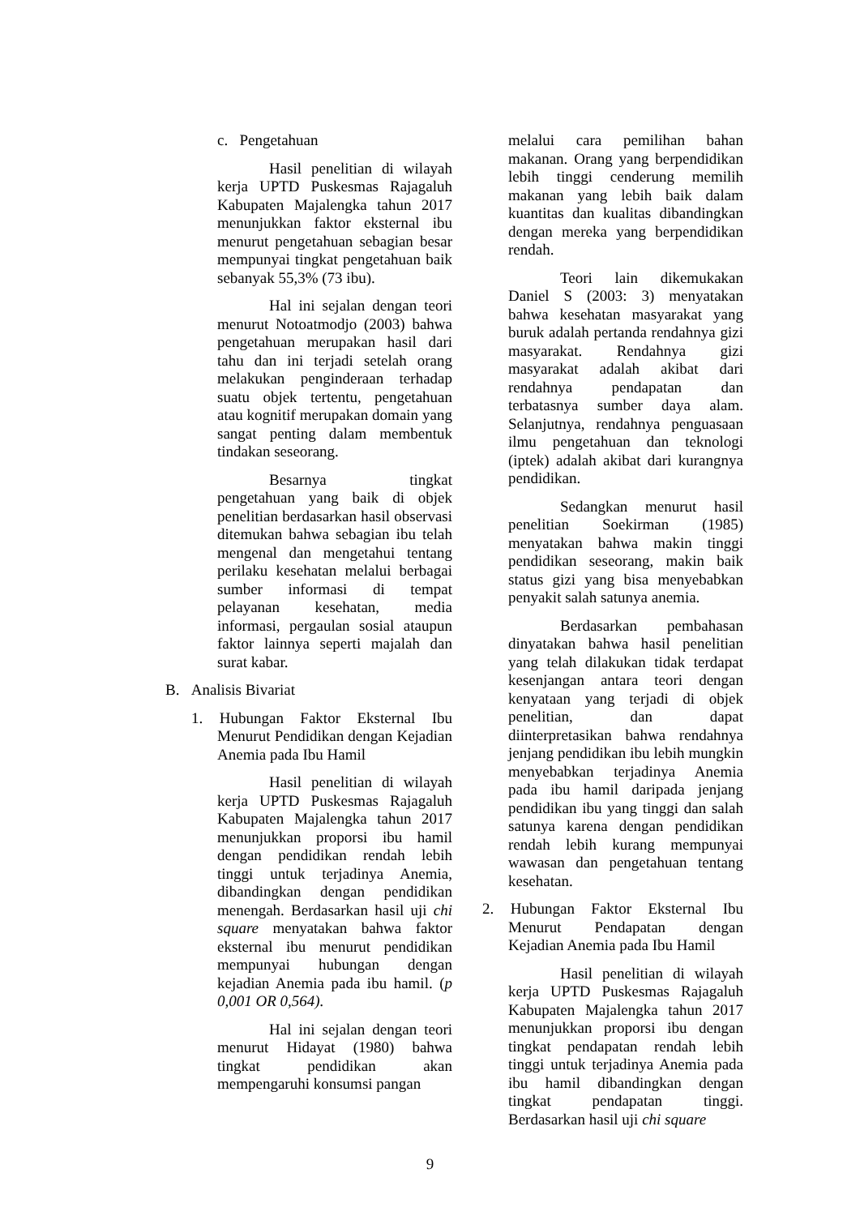c. Pengetahuan
Hasil penelitian di wilayah kerja UPTD Puskesmas Rajagaluh Kabupaten Majalengka tahun 2017 menunjukkan faktor eksternal ibu menurut pengetahuan sebagian besar mempunyai tingkat pengetahuan baik sebanyak 55,3% (73 ibu).
Hal ini sejalan dengan teori menurut Notoatmodjo (2003) bahwa pengetahuan merupakan hasil dari tahu dan ini terjadi setelah orang melakukan penginderaan terhadap suatu objek tertentu, pengetahuan atau kognitif merupakan domain yang sangat penting dalam membentuk tindakan seseorang.
Besarnya tingkat pengetahuan yang baik di objek penelitian berdasarkan hasil observasi ditemukan bahwa sebagian ibu telah mengenal dan mengetahui tentang perilaku kesehatan melalui berbagai sumber informasi di tempat pelayanan kesehatan, media informasi, pergaulan sosial ataupun faktor lainnya seperti majalah dan surat kabar.
B. Analisis Bivariat
1. Hubungan Faktor Eksternal Ibu Menurut Pendidikan dengan Kejadian Anemia pada Ibu Hamil
Hasil penelitian di wilayah kerja UPTD Puskesmas Rajagaluh Kabupaten Majalengka tahun 2017 menunjukkan proporsi ibu hamil dengan pendidikan rendah lebih tinggi untuk terjadinya Anemia, dibandingkan dengan pendidikan menengah. Berdasarkan hasil uji chi square menyatakan bahwa faktor eksternal ibu menurut pendidikan mempunyai hubungan dengan kejadian Anemia pada ibu hamil. (p 0,001 OR 0,564).
Hal ini sejalan dengan teori menurut Hidayat (1980) bahwa tingkat pendidikan akan mempengaruhi konsumsi pangan
melalui cara pemilihan bahan makanan. Orang yang berpendidikan lebih tinggi cenderung memilih makanan yang lebih baik dalam kuantitas dan kualitas dibandingkan dengan mereka yang berpendidikan rendah.
Teori lain dikemukakan Daniel S (2003: 3) menyatakan bahwa kesehatan masyarakat yang buruk adalah pertanda rendahnya gizi masyarakat. Rendahnya gizi masyarakat adalah akibat dari rendahnya pendapatan dan terbatasnya sumber daya alam. Selanjutnya, rendahnya penguasaan ilmu pengetahuan dan teknologi (iptek) adalah akibat dari kurangnya pendidikan.
Sedangkan menurut hasil penelitian Soekirman (1985) menyatakan bahwa makin tinggi pendidikan seseorang, makin baik status gizi yang bisa menyebabkan penyakit salah satunya anemia.
Berdasarkan pembahasan dinyatakan bahwa hasil penelitian yang telah dilakukan tidak terdapat kesenjangan antara teori dengan kenyataan yang terjadi di objek penelitian, dan dapat diinterpretasikan bahwa rendahnya jenjang pendidikan ibu lebih mungkin menyebabkan terjadinya Anemia pada ibu hamil daripada jenjang pendidikan ibu yang tinggi dan salah satunya karena dengan pendidikan rendah lebih kurang mempunyai wawasan dan pengetahuan tentang kesehatan.
2. Hubungan Faktor Eksternal Ibu Menurut Pendapatan dengan Kejadian Anemia pada Ibu Hamil
Hasil penelitian di wilayah kerja UPTD Puskesmas Rajagaluh Kabupaten Majalengka tahun 2017 menunjukkan proporsi ibu dengan tingkat pendapatan rendah lebih tinggi untuk terjadinya Anemia pada ibu hamil dibandingkan dengan tingkat pendapatan tinggi. Berdasarkan hasil uji chi square
9